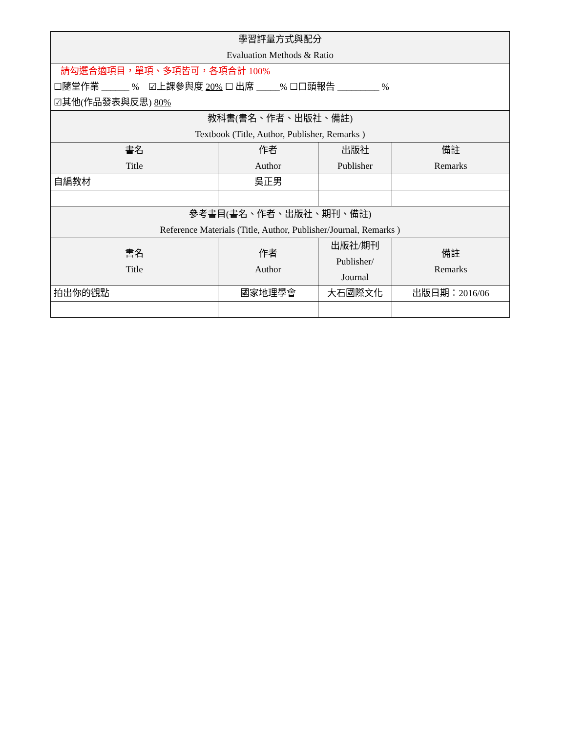| 學習評量方式與配分 Evaluation Methods & Ratio | | | |
| --- | --- | --- | --- |
| 請勾選合適項目，單項、多項皆可，各項合計 100% ☐隨堂作業 ______ % ☑上課參與度 20% ☐ 出席 _____% ☐口頭報告 _________ % ☑其他(作品發表與反思) 80% | | | |
| 教科書(書名、作者、出版社、備註) Textbook (Title, Author, Publisher, Remarks ) | | | |
| 書名 Title | 作者 Author | 出版社 Publisher | 備註 Remarks |
| 自編教材 | 吳正男 | | |
| 參考書目(書名、作者、出版社、期刊、備註) Reference Materials (Title, Author, Publisher/Journal, Remarks ) | | | |
| 書名 Title | 作者 Author | 出版社/期刊 Publisher/ Journal | 備註 Remarks |
| 拍出你的觀點 | 國家地理學會 | 大石國際文化 | 出版日期：2016/06 |